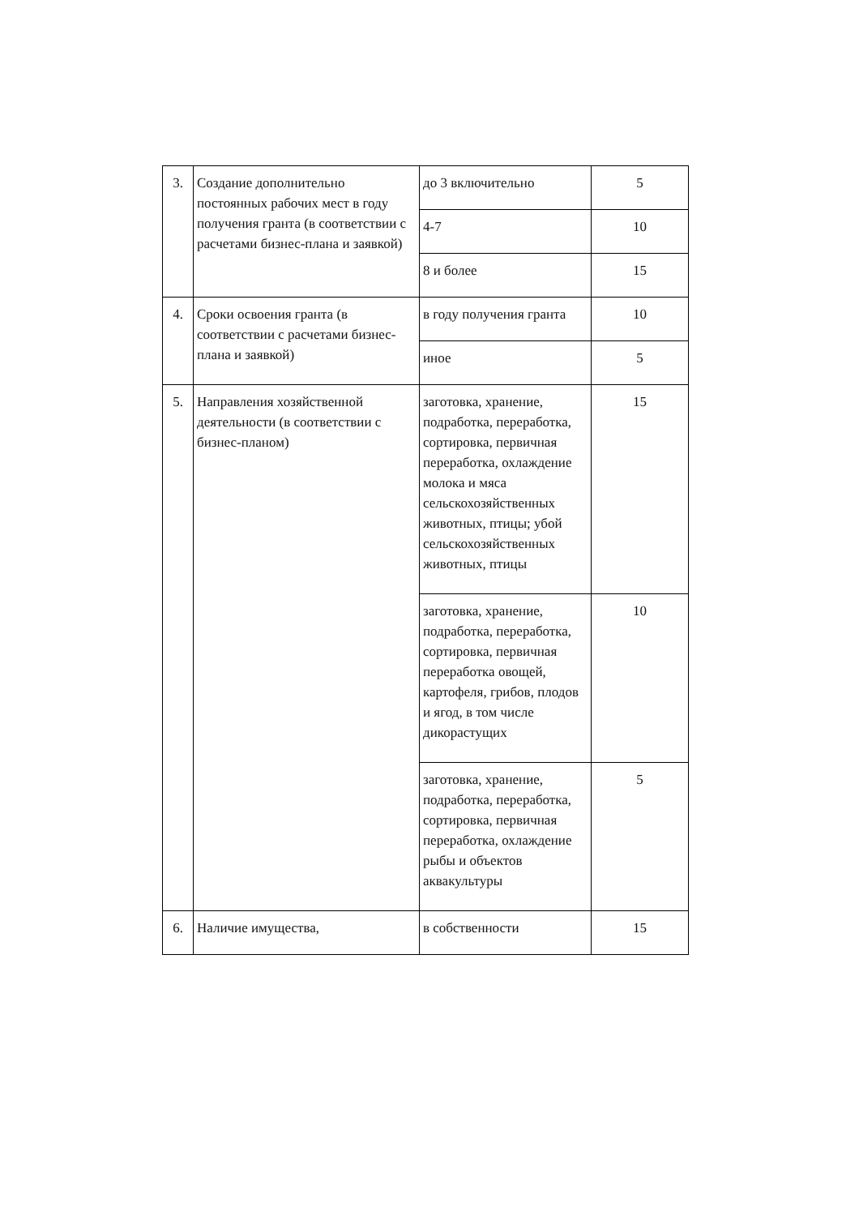| 3. | Создание дополнительно постоянных рабочих мест в году получения гранта (в соответствии с расчетами бизнес-плана и заявкой) | до 3 включительно | 5 |
| | | 4-7 | 10 |
| | | 8 и более | 15 |
| 4. | Сроки освоения гранта (в соответствии с расчетами бизнес-плана и заявкой) | в году получения гранта | 10 |
| | | иное | 5 |
| 5. | Направления хозяйственной деятельности (в соответствии с бизнес-планом) | заготовка, хранение, подработка, переработка, сортировка, первичная переработка, охлаждение молока и мяса сельскохозяйственных животных, птицы; убой сельскохозяйственных животных, птицы | 15 |
| | | заготовка, хранение, подработка, переработка, сортировка, первичная переработка овощей, картофеля, грибов, плодов и ягод, в том числе дикорастущих | 10 |
| | | заготовка, хранение, подработка, переработка, сортировка, первичная переработка, охлаждение рыбы и объектов аквакультуры | 5 |
| 6. | Наличие имущества, | в собственности | 15 |